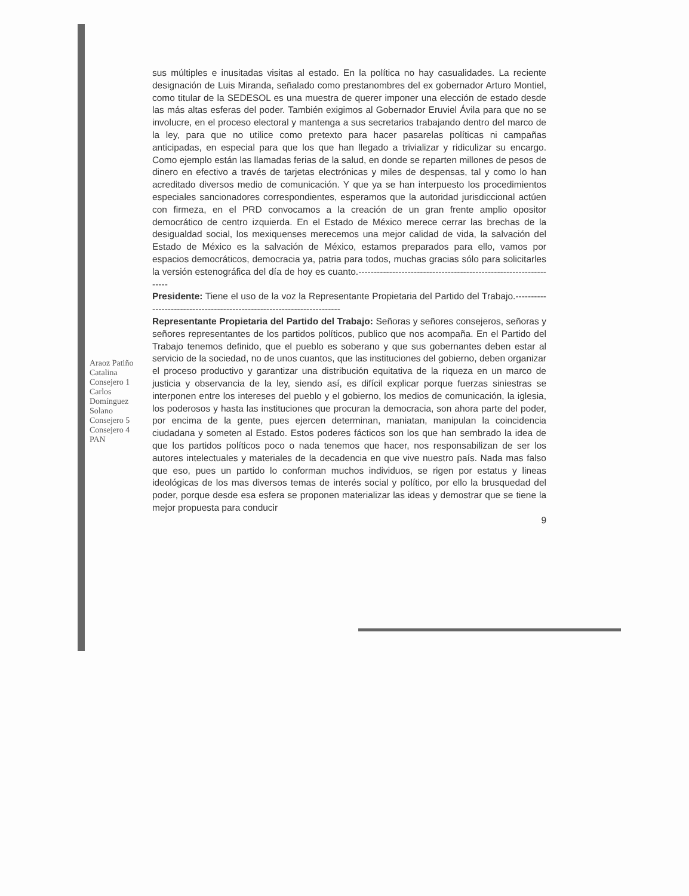sus múltiples e inusitadas visitas al estado. En la política no hay casualidades. La reciente designación de Luis Miranda, señalado como prestanombres del ex gobernador Arturo Montiel, como titular de la SEDESOL es una muestra de querer imponer una elección de estado desde las más altas esferas del poder. También exigimos al Gobernador Eruviel Ávila para que no se involucre, en el proceso electoral y mantenga a sus secretarios trabajando dentro del marco de la ley, para que no utilice como pretexto para hacer pasarelas políticas ni campañas anticipadas, en especial para que los que han llegado a trivializar y ridiculizar su encargo. Como ejemplo están las llamadas ferias de la salud, en donde se reparten millones de pesos de dinero en efectivo a través de tarjetas electrónicas y miles de despensas, tal y como lo han acreditado diversos medio de comunicación. Y que ya se han interpuesto los procedimientos especiales sancionadores correspondientes, esperamos que la autoridad jurisdiccional actúen con firmeza, en el PRD convocamos a la creación de un gran frente amplio opositor democrático de centro izquierda. En el Estado de México merece cerrar las brechas de la desigualdad social, los mexiquenses merecemos una mejor calidad de vida, la salvación del Estado de México es la salvación de México, estamos preparados para ello, vamos por espacios democráticos, democracia ya, patria para todos, muchas gracias sólo para solicitarles la versión estenográfica del día de hoy es cuanto.------------------------------------------------------------------
Presidente: Tiene el uso de la voz la Representante Propietaria del Partido del Trabajo.-----------------------------------------------------------------------
Representante Propietaria del Partido del Trabajo: Señoras y señores consejeros, señoras y señores representantes de los partidos políticos, publico que nos acompaña. En el Partido del Trabajo tenemos definido, que el pueblo es soberano y que sus gobernantes deben estar al servicio de la sociedad, no de unos cuantos, que las instituciones del gobierno, deben organizar el proceso productivo y garantizar una distribución equitativa de la riqueza en un marco de justicia y observancia de la ley, siendo así, es difícil explicar porque fuerzas siniestras se interponen entre los intereses del pueblo y el gobierno, los medios de comunicación, la iglesia, los poderosos y hasta las instituciones que procuran la democracia, son ahora parte del poder, por encima de la gente, pues ejercen determinan, maniatan, manipulan la coincidencia ciudadana y someten al Estado. Estos poderes fácticos son los que han sembrado la idea de que los partidos políticos poco o nada tenemos que hacer, nos responsabilizan de ser los autores intelectuales y materiales de la decadencia en que vive nuestro país. Nada mas falso que eso, pues un partido lo conforman muchos individuos, se rigen por estatus y lineas ideológicas de los mas diversos temas de interés social y político, por ello la brusquedad del poder, porque desde esa esfera se proponen materializar las ideas y demostrar que se tiene la mejor propuesta para conducir
9
Araoz Patiño Catalina Consejero 1 Carlos Domínguez Solano Consejero 5 Consejero 4 PAN